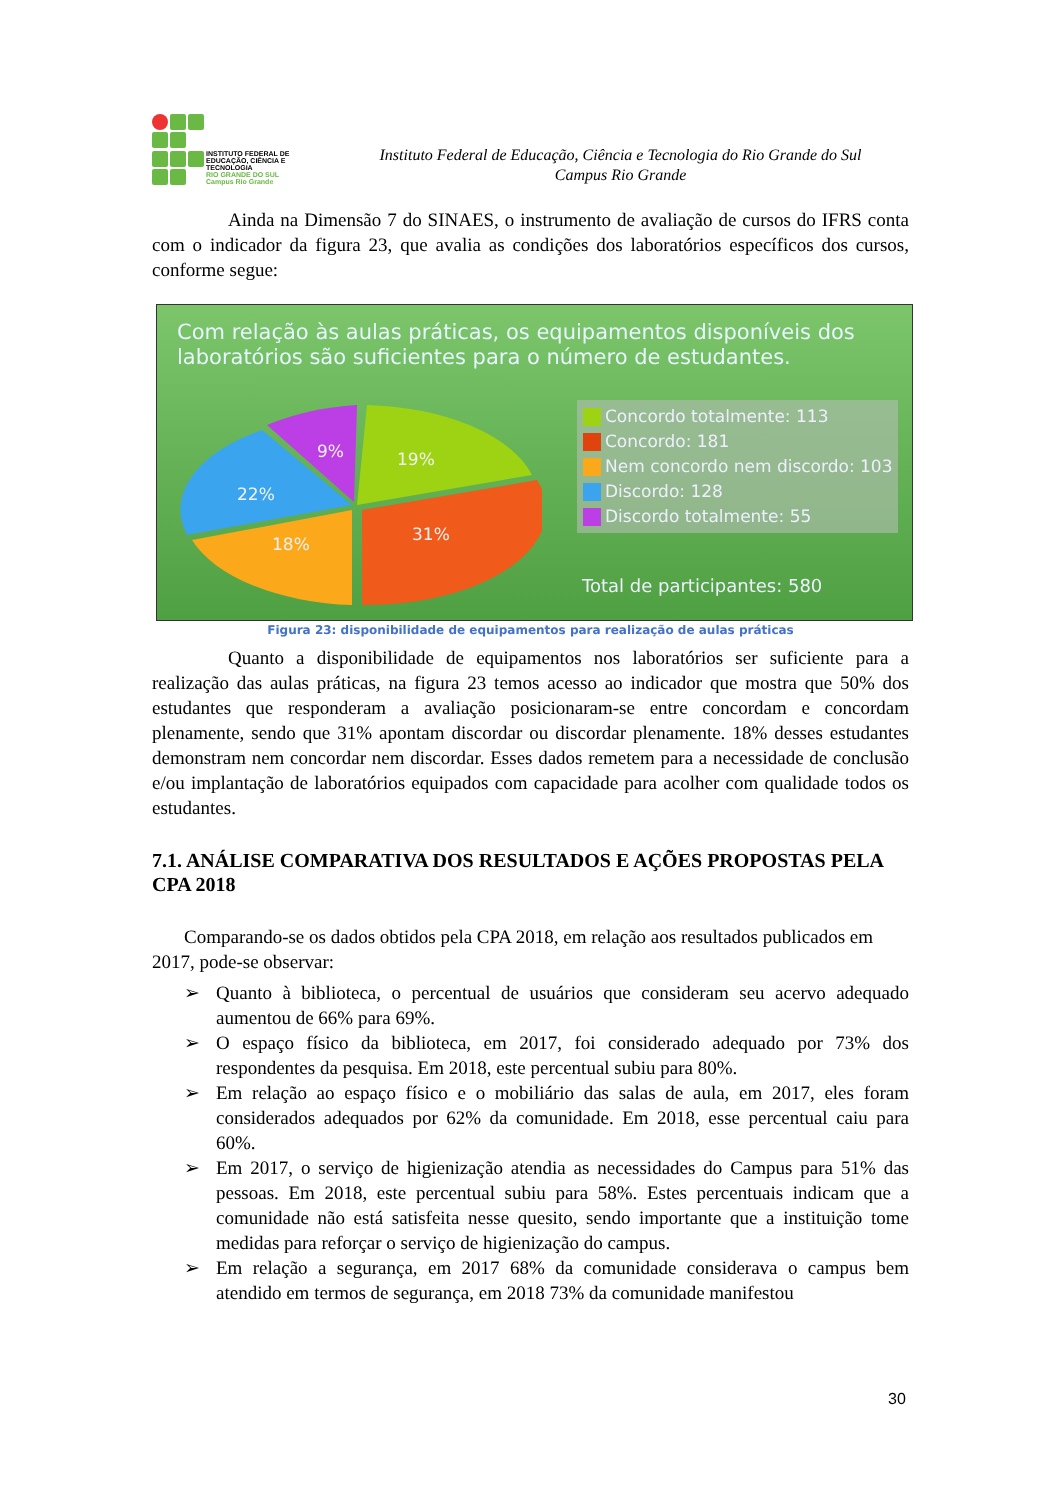INSTITUTO FEDERAL DE
EDUCAÇÃO, CIÊNCIA E TECNOLOGIA
RIO GRANDE DO SUL
Campus Rio Grande
Instituto Federal de Educação, Ciência e Tecnologia do Rio Grande do Sul
Campus Rio Grande
Ainda na Dimensão 7 do SINAES, o instrumento de avaliação de cursos do IFRS conta com o indicador da figura 23, que avalia as condições dos laboratórios específicos dos cursos, conforme segue:
Com relação às aulas práticas, os equipamentos disponíveis dos laboratórios são suficientes para o número de estudantes.
19%
31%
18%
22%
9%
Concordo totalmente: 113
Concordo: 181
Nem concordo nem discordo: 103
Discordo: 128
Discordo totalmente: 55
Total de participantes: 580
Figura 23: disponibilidade de equipamentos para realização de aulas práticas
Quanto a disponibilidade de equipamentos nos laboratórios ser suficiente para a realização das aulas práticas, na figura 23 temos acesso ao indicador que mostra que 50% dos estudantes que responderam a avaliação posicionaram-se entre concordam e concordam plenamente, sendo que 31% apontam discordar ou discordar plenamente. 18% desses estudantes demonstram nem concordar nem discordar. Esses dados remetem para a necessidade de conclusão e/ou implantação de laboratórios equipados com capacidade para acolher com qualidade todos os estudantes.
7.1. ANÁLISE COMPARATIVA DOS RESULTADOS E AÇÕES PROPOSTAS PELA CPA 2018
Comparando-se os dados obtidos pela CPA 2018, em relação aos resultados publicados em 2017, pode-se observar:
➢ Quanto à biblioteca, o percentual de usuários que consideram seu acervo adequado aumentou de 66% para 69%.
➢ O espaço físico da biblioteca, em 2017, foi considerado adequado por 73% dos respondentes da pesquisa. Em 2018, este percentual subiu para 80%.
➢ Em relação ao espaço físico e o mobiliário das salas de aula, em 2017, eles foram considerados adequados por 62% da comunidade. Em 2018, esse percentual caiu para 60%.
➢ Em 2017, o serviço de higienização atendia as necessidades do Campus para 51% das pessoas. Em 2018, este percentual subiu para 58%. Estes percentuais indicam que a comunidade não está satisfeita nesse quesito, sendo importante que a instituição tome medidas para reforçar o serviço de higienização do campus.
➢ Em relação a segurança, em 2017 68% da comunidade considerava o campus bem atendido em termos de segurança, em 2018 73% da comunidade manifestou
30